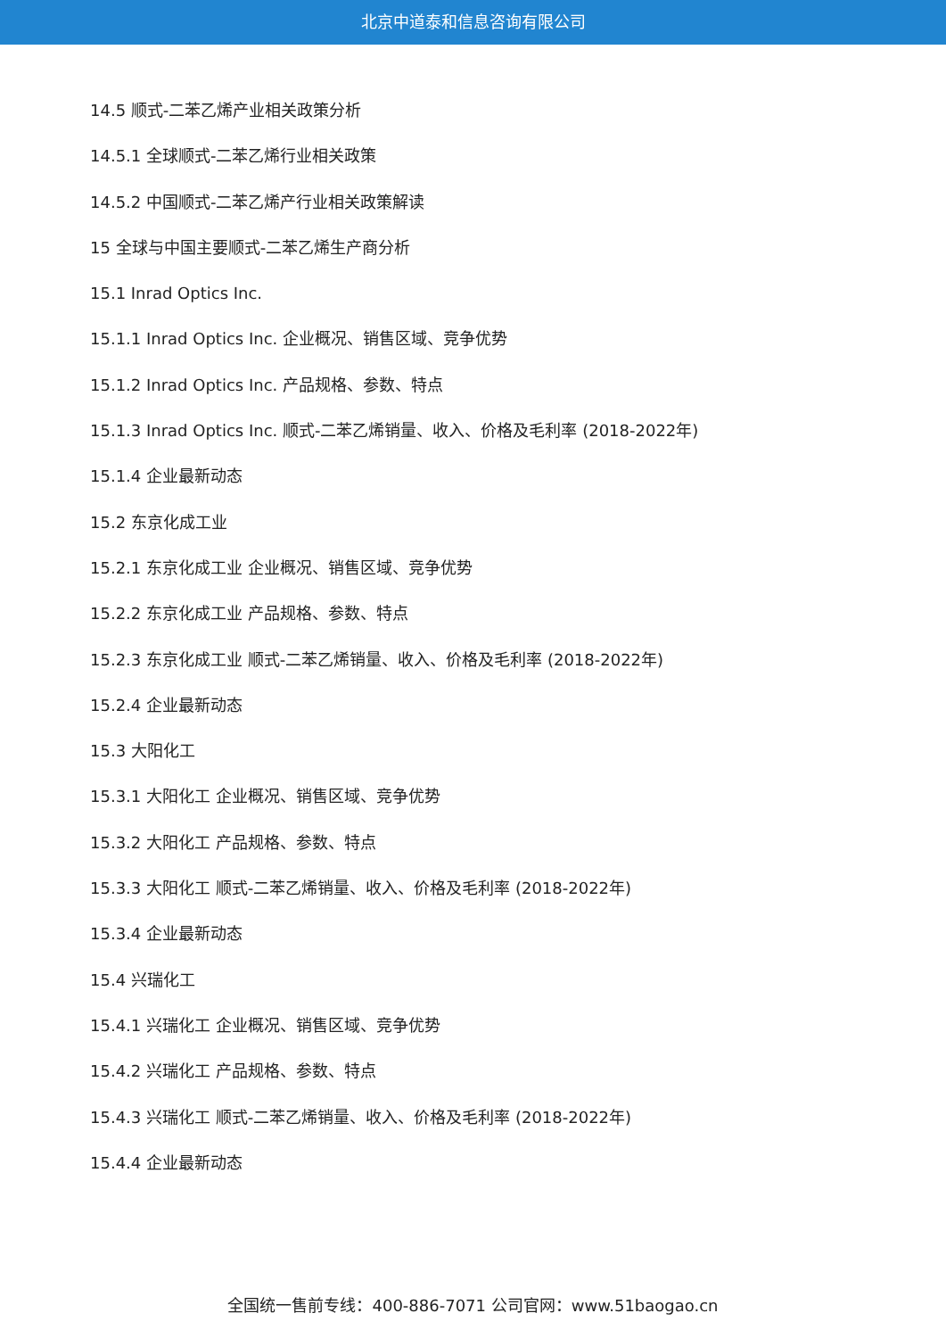北京中道泰和信息咨询有限公司
14.5 顺式-二苯乙烯产业相关政策分析
14.5.1 全球顺式-二苯乙烯行业相关政策
14.5.2 中国顺式-二苯乙烯产行业相关政策解读
15 全球与中国主要顺式-二苯乙烯生产商分析
15.1 Inrad Optics Inc.
15.1.1 Inrad Optics Inc. 企业概况、销售区域、竞争优势
15.1.2 Inrad Optics Inc. 产品规格、参数、特点
15.1.3 Inrad Optics Inc. 顺式-二苯乙烯销量、收入、价格及毛利率 (2018-2022年)
15.1.4 企业最新动态
15.2 东京化成工业
15.2.1 东京化成工业 企业概况、销售区域、竞争优势
15.2.2 东京化成工业 产品规格、参数、特点
15.2.3 东京化成工业 顺式-二苯乙烯销量、收入、价格及毛利率 (2018-2022年)
15.2.4 企业最新动态
15.3 大阳化工
15.3.1 大阳化工 企业概况、销售区域、竞争优势
15.3.2 大阳化工 产品规格、参数、特点
15.3.3 大阳化工 顺式-二苯乙烯销量、收入、价格及毛利率 (2018-2022年)
15.3.4 企业最新动态
15.4 兴瑞化工
15.4.1 兴瑞化工 企业概况、销售区域、竞争优势
15.4.2 兴瑞化工 产品规格、参数、特点
15.4.3 兴瑞化工 顺式-二苯乙烯销量、收入、价格及毛利率 (2018-2022年)
15.4.4 企业最新动态
全国统一售前专线：400-886-7071 公司官网：www.51baogao.cn